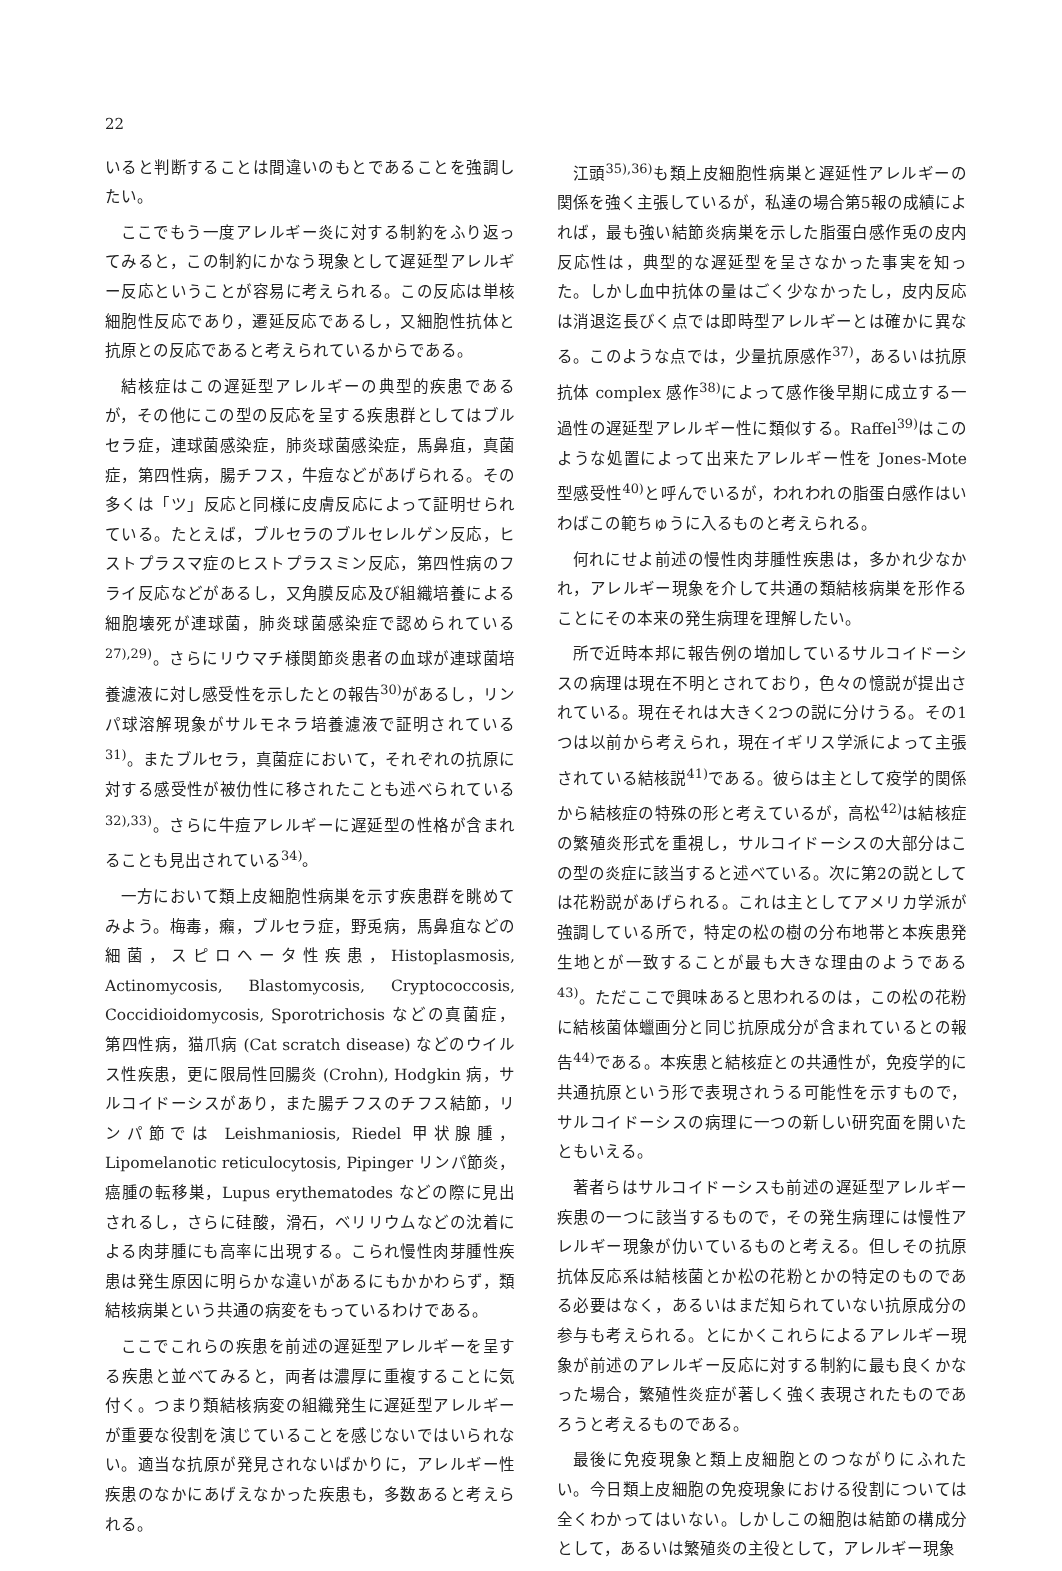22
いると判断することは間違いのもとであることを強調したい。
ここでもう一度アレルギー炎に対する制約をふり返ってみると，この制約にかなう現象として遅延型アレルギー反応ということが容易に考えられる。この反応は単核細胞性反応であり，遷延反応であるし，又細胞性抗体と抗原との反応であると考えられているからである。
結核症はこの遅延型アレルギーの典型的疾患であるが，その他にこの型の反応を呈する疾患群としてはブルセラ症，連球菌感染症，肺炎球菌感染症，馬鼻疽，真菌症，第四性病，腸チフス，牛痘などがあげられる。その多くは「ツ」反応と同様に皮膚反応によって証明せられている。たとえば，ブルセラのブルセレルゲン反応，ヒストプラスマ症のヒストプラスミン反応，第四性病のフライ反応などがあるし，又角膜反応及び組織培養による細胞壊死が連球菌，肺炎球菌感染症で認められている<sup>27),29)</sup>。さらにリウマチ様関節炎患者の血球が連球菌培養濾液に対し感受性を示したとの報告<sup>30)</sup>があるし，リンパ球溶解現象がサルモネラ培養濾液で証明されている<sup>31)</sup>。またブルセラ，真菌症において，それぞれの抗原に対する感受性が被仂性に移されたことも述べられている<sup>32),33)</sup>。さらに牛痘アレルギーに遅延型の性格が含まれることも見出されている<sup>34)</sup>。
一方において類上皮細胞性病巣を示す疾患群を眺めてみよう。梅毒，癩，ブルセラ症，野兎病，馬鼻疽などの細菌，スピロヘータ性疾患，Histoplasmosis, Actinomycosis, Blastomycosis, Cryptococcosis, Coccidioidomycosis, Sporotrichosis などの真菌症，第四性病，猫爪病 (Cat scratch disease) などのウイルス性疾患，更に限局性回腸炎 (Crohn), Hodgkin 病，サルコイドーシスがあり，また腸チフスのチフス結節，リンパ節では Leishmaniosis, Riedel 甲状腺腫，Lipomelanotic reticulocytosis, Pipinger リンパ節炎，癌腫の転移巣，Lupus erythematodes などの際に見出されるし，さらに硅酸，滑石，ベリリウムなどの沈着による肉芽腫にも高率に出現する。こられ慢性肉芽腫性疾患は発生原因に明らかな違いがあるにもかかわらず，類結核病巣という共通の病変をもっているわけである。
ここでこれらの疾患を前述の遅延型アレルギーを呈する疾患と並べてみると，両者は濃厚に重複することに気付く。つまり類結核病変の組織発生に遅延型アレルギーが重要な役割を演じていることを感じないではいられない。適当な抗原が発見されないばかりに，アレルギー性疾患のなかにあげえなかった疾患も，多数あると考えられる。
江頭<sup>35),36)</sup>も類上皮細胞性病巣と遅延性アレルギーの関係を強く主張しているが，私達の場合第5報の成績によれば，最も強い結節炎病巣を示した脂蛋白感作兎の皮内反応性は，典型的な遅延型を呈さなかった事実を知った。しかし血中抗体の量はごく少なかったし，皮内反応は消退迄長びく点では即時型アレルギーとは確かに異なる。このような点では，少量抗原感作<sup>37)</sup>，あるいは抗原抗体 complex 感作<sup>38)</sup>によって感作後早期に成立する一過性の遅延型アレルギー性に類似する。Raffel<sup>39)</sup>はこのような処置によって出来たアレルギー性を Jones-Mote 型感受性<sup>40)</sup>と呼んでいるが，われわれの脂蛋白感作はいわばこの範ちゅうに入るものと考えられる。
何れにせよ前述の慢性肉芽腫性疾患は，多かれ少なかれ，アレルギー現象を介して共通の類結核病巣を形作ることにその本来の発生病理を理解したい。
所で近時本邦に報告例の増加しているサルコイドーシスの病理は現在不明とされており，色々の憶説が提出されている。現在それは大きく2つの説に分けうる。その1つは以前から考えられ，現在イギリス学派によって主張されている結核説<sup>41)</sup>である。彼らは主として疫学的関係から結核症の特殊の形と考えているが，高松<sup>42)</sup>は結核症の繁殖炎形式を重視し，サルコイドーシスの大部分はこの型の炎症に該当すると述べている。次に第2の説としては花粉説があげられる。これは主としてアメリカ学派が強調している所で，特定の松の樹の分布地帯と本疾患発生地とが一致することが最も大きな理由のようである<sup>43)</sup>。ただここで興味あると思われるのは，この松の花粉に結核菌体蠟画分と同じ抗原成分が含まれているとの報告<sup>44)</sup>である。本疾患と結核症との共通性が，免疫学的に共通抗原という形で表現されうる可能性を示すもので，サルコイドーシスの病理に一つの新しい研究面を開いたともいえる。
著者らはサルコイドーシスも前述の遅延型アレルギー疾患の一つに該当するもので，その発生病理には慢性アレルギー現象が仂いているものと考える。但しその抗原抗体反応系は結核菌とか松の花粉とかの特定のものである必要はなく，あるいはまだ知られていない抗原成分の参与も考えられる。とにかくこれらによるアレルギー現象が前述のアレルギー反応に対する制約に最も良くかなった場合，繁殖性炎症が著しく強く表現されたものであろうと考えるものである。
最後に免疫現象と類上皮細胞とのつながりにふれたい。今日類上皮細胞の免疫現象における役割については全くわかってはいない。しかしこの細胞は結節の構成分として，あるいは繁殖炎の主役として，アレルギー現象